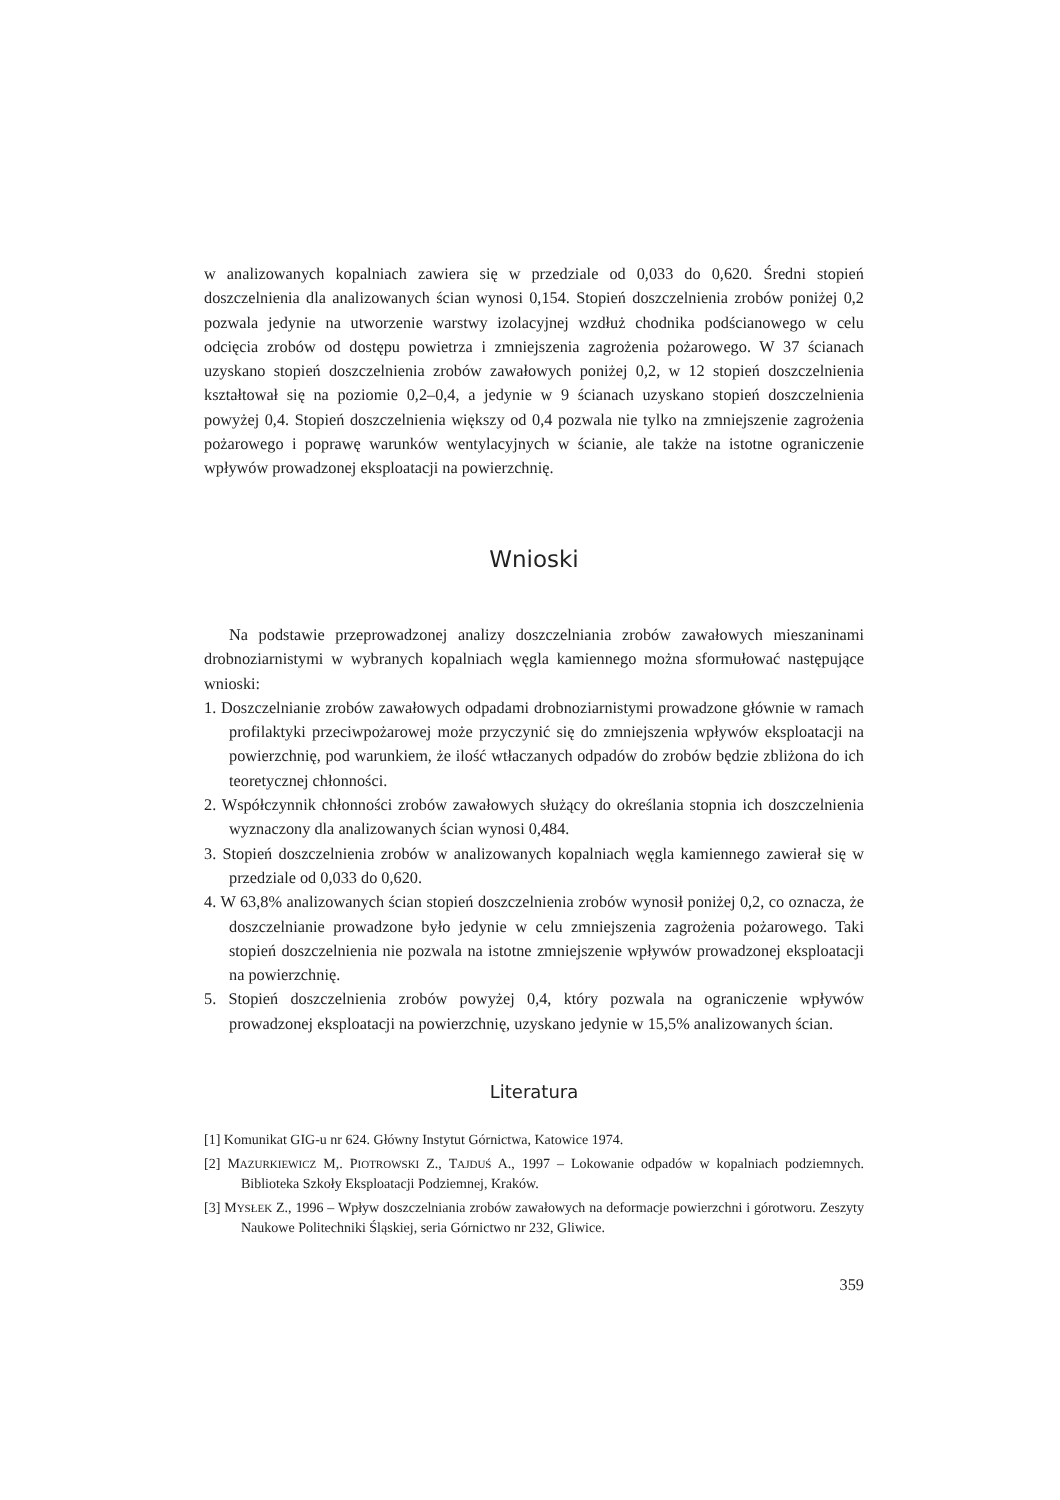w analizowanych kopalniach zawiera się w przedziale od 0,033 do 0,620. Średni stopień doszczelnienia dla analizowanych ścian wynosi 0,154. Stopień doszczelnienia zrobów poniżej 0,2 pozwala jedynie na utworzenie warstwy izolacyjnej wzdłuż chodnika pod­ścianowego w celu odcięcia zrobów od dostępu powietrza i zmniejszenia zagrożenia pożarowego. W 37 ścianach uzyskano stopień doszczelnienia zrobów zawałowych poniżej 0,2, w 12 stopień doszczelnienia kształtował się na poziomie 0,2–0,4, a jedynie w 9 ścianach uzyskano stopień doszczelnienia powyżej 0,4. Stopień doszczelnienia większy od 0,4 po­zwala nie tylko na zmniejszenie zagrożenia pożarowego i poprawę warunków wentyla­cyjnych w ścianie, ale także na istotne ograniczenie wpływów prowadzonej eksploatacji na powierzchnię.
Wnioski
Na podstawie przeprowadzonej analizy doszczelniania zrobów zawałowych miesza­ninami drobnoziarnistymi w wybranych kopalniach węgla kamiennego można sformułować następujące wnioski:
1. Doszczelnianie zrobów zawałowych odpadami drobnoziarnistymi prowadzone głównie w ramach profilaktyki przeciwpożarowej może przyczynić się do zmniejszenia wpły­wów eksploatacji na powierzchnię, pod warunkiem, że ilość wtłaczanych odpadów do zrobów będzie zbliżona do ich teoretycznej chłonności.
2. Współczynnik chłonności zrobów zawałowych służący do określania stopnia ich do­szczelnienia wyznaczony dla analizowanych ścian wynosi 0,484.
3. Stopień doszczelnienia zrobów w analizowanych kopalniach węgla kamiennego zawierał się w przedziale od 0,033 do 0,620.
4. W 63,8% analizowanych ścian stopień doszczelnienia zrobów wynosił poniżej 0,2, co oznacza, że doszczelnianie prowadzone było jedynie w celu zmniejszenia zagrożenia pożarowego. Taki stopień doszczelnienia nie pozwala na istotne zmniejszenie wpływów prowadzonej eksploatacji na powierzchnię.
5. Stopień doszczelnienia zrobów powyżej 0,4, który pozwala na ograniczenie wpływów prowadzonej eksploatacji na powierzchnię, uzyskano jedynie w 15,5% analizowanych ścian.
Literatura
[1] Komunikat GIG-u nr 624. Główny Instytut Górnictwa, Katowice 1974.
[2] MAZURKIEWICZ M,. PIOTROWSKI Z., TAJDUŚ A., 1997 – Lokowanie odpadów w kopalniach podziemnych. Biblioteka Szkoły Eksploatacji Podziemnej, Kraków.
[3] MYSŁEK Z., 1996 – Wpływ doszczelniania zrobów zawałowych na deformacje powierzchni i górotworu. Zeszyty Naukowe Politechniki Śląskiej, seria Górnictwo nr 232, Gliwice.
359